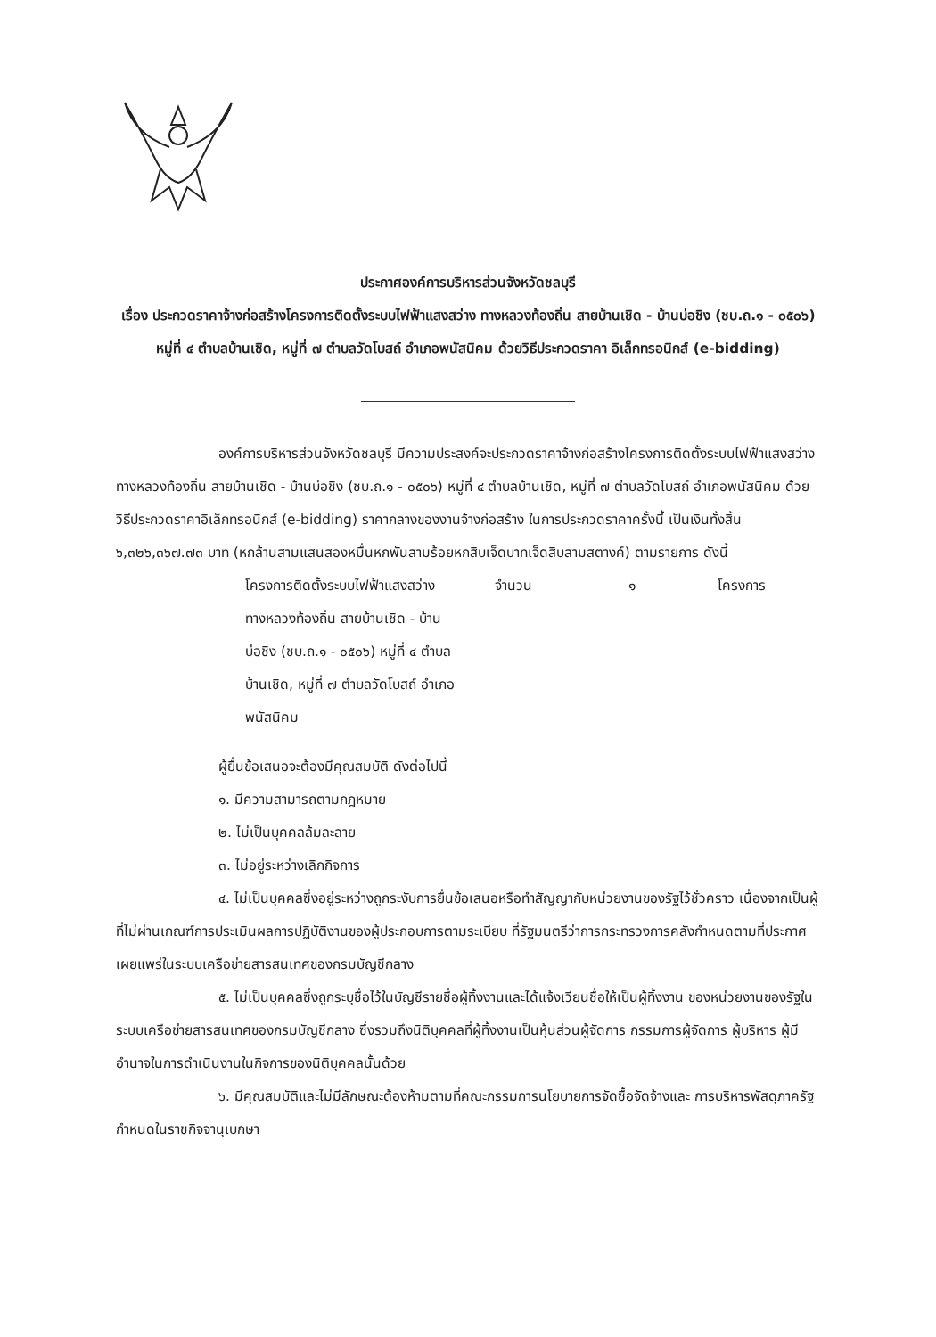ประกาศองค์การบริหารส่วนจังหวัดชลบุรี
เรื่อง ประกวดราคาจ้างก่อสร้างโครงการติดตั้งระบบไฟฟ้าแสงสว่าง ทางหลวงท้องถิ่น สายบ้านเชิด - บ้านบ่อชิง (ชบ.ถ.๑ - ๐๕๐๖) หมู่ที่ ๔ ตำบลบ้านเชิด, หมู่ที่ ๗ ตำบลวัดโบสถ์ อำเภอพนัสนิคม ด้วยวิธีประกวดราคา อิเล็กทรอนิกส์ (e-bidding)
องค์การบริหารส่วนจังหวัดชลบุรี มีความประสงค์จะประกวดราคาจ้างก่อสร้างโครงการติดตั้งระบบไฟฟ้าแสงสว่าง ทางหลวงท้องถิ่น สายบ้านเชิด - บ้านบ่อชิง (ชบ.ถ.๑ - ๐๕๐๖) หมู่ที่ ๔ ตำบลบ้านเชิด, หมู่ที่ ๗ ตำบลวัดโบสถ์ อำเภอพนัสนิคม ด้วยวิธีประกวดราคาอิเล็กทรอนิกส์ (e-bidding) ราคากลางของงานจ้างก่อสร้าง ในการประกวดราคาครั้งนี้ เป็นเงินทั้งสิ้น ๖,๓๒๖,๓๖๗.๗๓ บาท (หกล้านสามแสนสองหมื่นหกพันสามร้อยหกสิบเจ็ดบาทเจ็ดสิบสามสตางค์) ตามรายการ ดังนี้
โครงการติดตั้งระบบไฟฟ้าแสงสว่าง ทางหลวงท้องถิ่น สายบ้านเชิด - บ้านบ่อชิง (ชบ.ถ.๑ - ๐๕๐๖) หมู่ที่ ๔ ตำบลบ้านเชิด, หมู่ที่ ๗ ตำบลวัดโบสถ์ อำเภอพนัสนิคม
จำนวน ๑ โครงการ
ผู้ยื่นข้อเสนอจะต้องมีคุณสมบัติ ดังต่อไปนี้
๑. มีความสามารถตามกฎหมาย
๒. ไม่เป็นบุคคลล้มละลาย
๓. ไม่อยู่ระหว่างเลิกกิจการ
๔. ไม่เป็นบุคคลซึ่งอยู่ระหว่างถูกระงับการยื่นข้อเสนอหรือทำสัญญากับหน่วยงานของรัฐไว้ชั่วคราว เนื่องจากเป็นผู้ที่ไม่ผ่านเกณฑ์การประเมินผลการปฏิบัติงานของผู้ประกอบการตามระเบียบ ที่รัฐมนตรีว่าการกระทรวงการคลังกำหนดตามที่ประกาศเผยแพร่ในระบบเครือข่ายสารสนเทศของกรมบัญชีกลาง
๕. ไม่เป็นบุคคลซึ่งถูกระบุชื่อไว้ในบัญชีรายชื่อผู้ทิ้งงานและได้แจ้งเวียนชื่อให้เป็นผู้ทิ้งงาน ของหน่วยงานของรัฐในระบบเครือข่ายสารสนเทศของกรมบัญชีกลาง ซึ่งรวมถึงนิติบุคคลที่ผู้ทิ้งงานเป็นหุ้นส่วนผู้จัดการ กรรมการผู้จัดการ ผู้บริหาร ผู้มีอำนาจในการดำเนินงานในกิจการของนิติบุคคลนั้นด้วย
๖. มีคุณสมบัติและไม่มีลักษณะต้องห้ามตามที่คณะกรรมการนโยบายการจัดซื้อจัดจ้างและ การบริหารพัสดุภาครัฐกำหนดในราชกิจจานุเบกษา